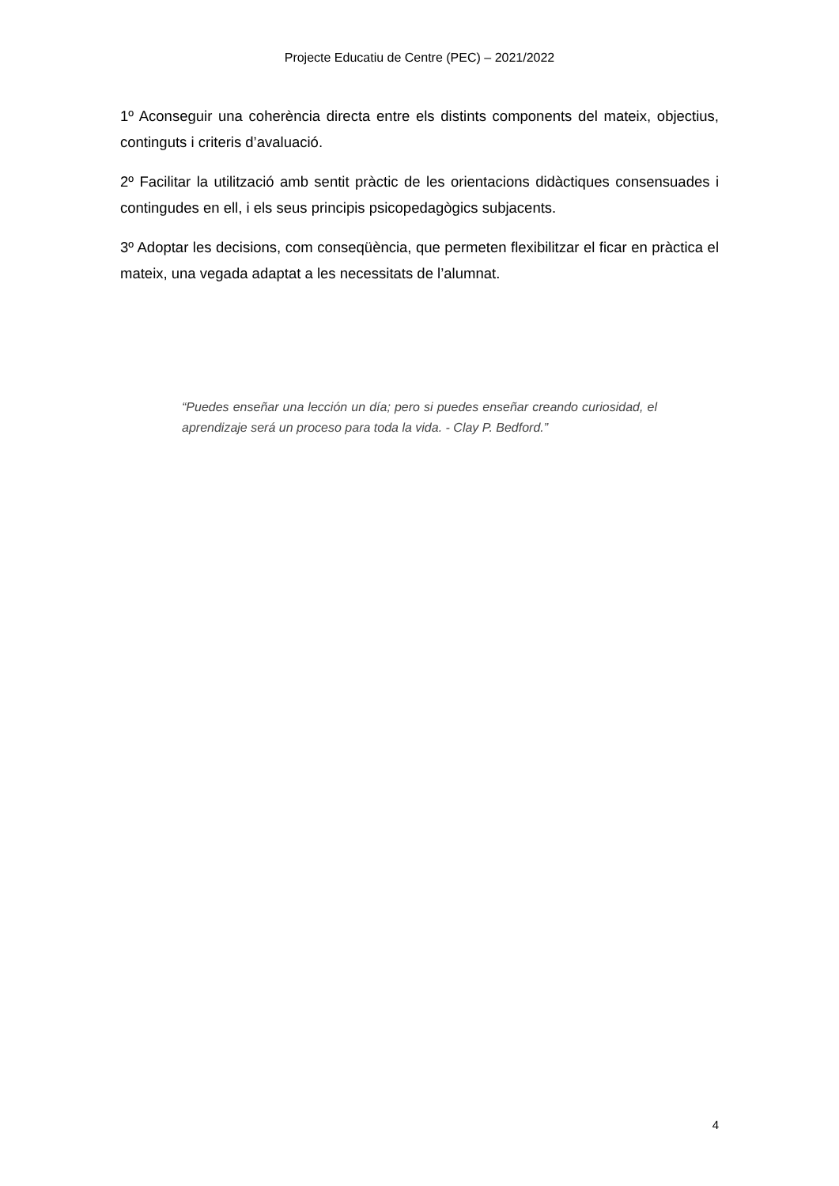Projecte Educatiu de Centre (PEC) – 2021/2022
1º Aconseguir una coherència directa entre els distints components del mateix, objectius, continguts i criteris d’avaluació.
2º Facilitar la utilització amb sentit pràctic de les orientacions didàctiques consensuades i contingudes en ell, i els seus principis psicopedagògics subjacents.
3º Adoptar les decisions, com conseqüència, que permeten flexibilitzar el ficar en pràctica el mateix, una vegada adaptat a les necessitats de l’alumnat.
“Puedes enseñar una lección un día; pero si puedes enseñar creando curiosidad, el aprendizaje será un proceso para toda la vida. - Clay P. Bedford.”
4